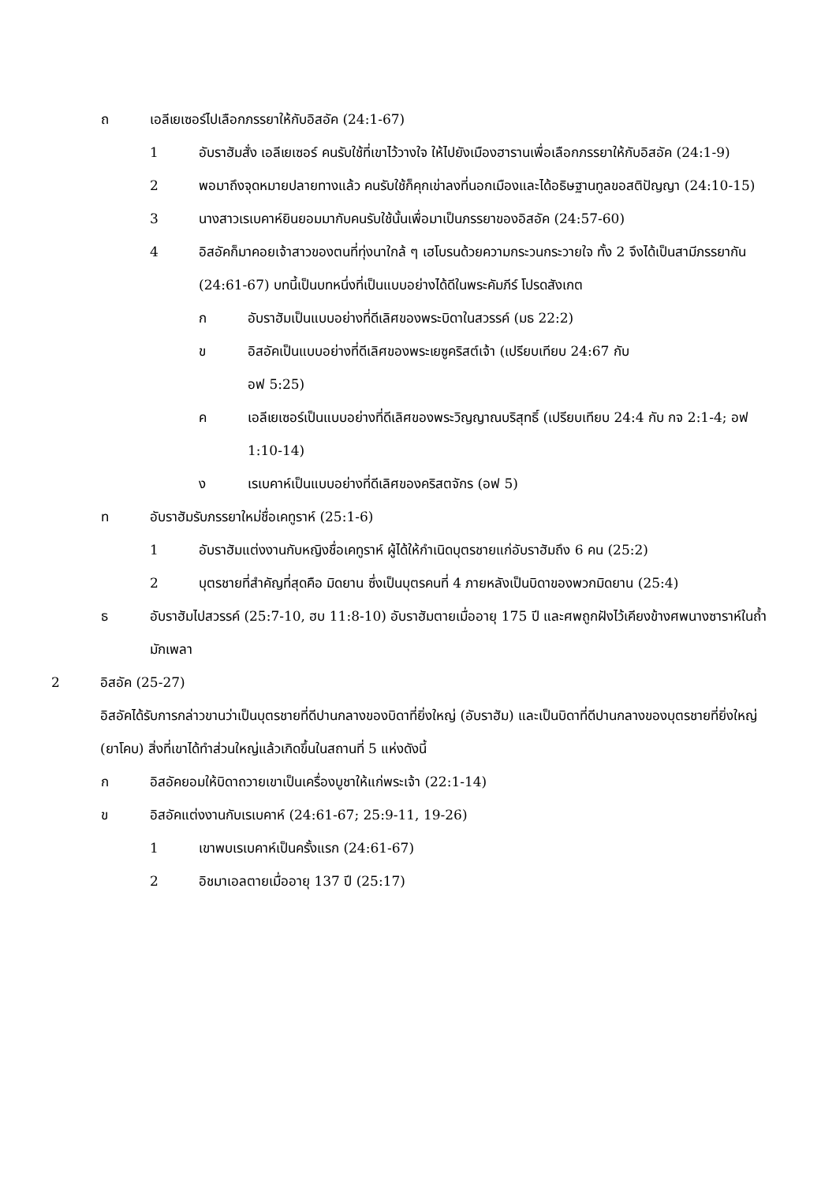ถ เอลีเยเซอร์ไปเลือกภรรยาให้กับอิสอัค (24:1-67)
1 อับราฮัมสั่ง เอลีเยเซอร์ คนรับใช้ที่เขาไว้วางใจ ให้ไปยังเมืองฮารานเพื่อเลือกภรรยาให้กับอิสอัค (24:1-9)
2 พอมาถึงจุดหมายปลายทางแล้ว คนรับใช้ก็คุกเข่าลงที่นอกเมืองและได้อธิษฐานทูลขอสติปัญญา (24:10-15)
3 นางสาวเรเบคาห์ยินยอมมากับคนรับใช้นั้นเพื่อมาเป็นภรรยาของอิสอัค (24:57-60)
4 อิสอัคก็มาคอยเจ้าสาวของตนที่ทุ่งนาใกล้ ๆ เฮโบรนด้วยความกระวนกระวายใจ ทั้ง 2 จึงได้เป็นสามีภรรยากัน (24:61-67) บทนี้เป็นบทหนึ่งที่เป็นแบบอย่างได้ดีในพระคัมภีร์ โปรดสังเกต
ก อับราฮัมเป็นแบบอย่างที่ดีเลิศของพระบิดาในสวรรค์ (มธ 22:2)
ข อิสอัคเป็นแบบอย่างที่ดีเลิศของพระเยซูคริสต์เจ้า (เปรียบเทียบ 24:67 กับ
อฟ 5:25)
ค เอลีเยเซอร์เป็นแบบอย่างที่ดีเลิศของพระวิญญาณบริสุทธิ์ (เปรียบเทียบ 24:4 กับ กจ 2:1-4; อฟ 1:10-14)
ง เรเบคาห์เป็นแบบอย่างที่ดีเลิศของคริสตจักร (อฟ 5)
ท อับราฮัมรับภรรยาใหม่ชื่อเคทูราห์ (25:1-6)
1 อับราฮัมแต่งงานกับหญิงชื่อเคทูราห์ ผู้ได้ให้กำเนิดบุตรชายแก่อับราฮัมถึง 6 คน (25:2)
2 บุตรชายที่สำคัญที่สุดคือ มิดยาน ซึ่งเป็นบุตรคนที่ 4 ภายหลังเป็นบิดาของพวกมิดยาน (25:4)
ธ อับราฮัมไปสวรรค์ (25:7-10, ฮบ 11:8-10) อับราฮัมตายเมื่ออายุ 175 ปี และศพถูกฝังไว้เคียงข้างศพนางซาราห์ในถ้ำมักเพลา
2 อิสอัค (25-27)
อิสอัคได้รับการกล่าวขานว่าเป็นบุตรชายที่ดีปานกลางของบิดาที่ยิ่งใหญ่ (อับราฮัม) และเป็นบิดาที่ดีปานกลางของบุตรชายที่ยิ่งใหญ่ (ยาโคบ) สิ่งที่เขาได้ทำส่วนใหญ่แล้วเกิดขึ้นในสถานที่ 5 แห่งดังนี้
ก อิสอัคยอมให้บิดาถวายเขาเป็นเครื่องบูชาให้แก่พระเจ้า (22:1-14)
ข อิสอัคแต่งงานกับเรเบคาห์ (24:61-67; 25:9-11, 19-26)
1 เขาพบเรเบคาห์เป็นครั้งแรก (24:61-67)
2 อิชมาเอลตายเมื่ออายุ 137 ปี (25:17)